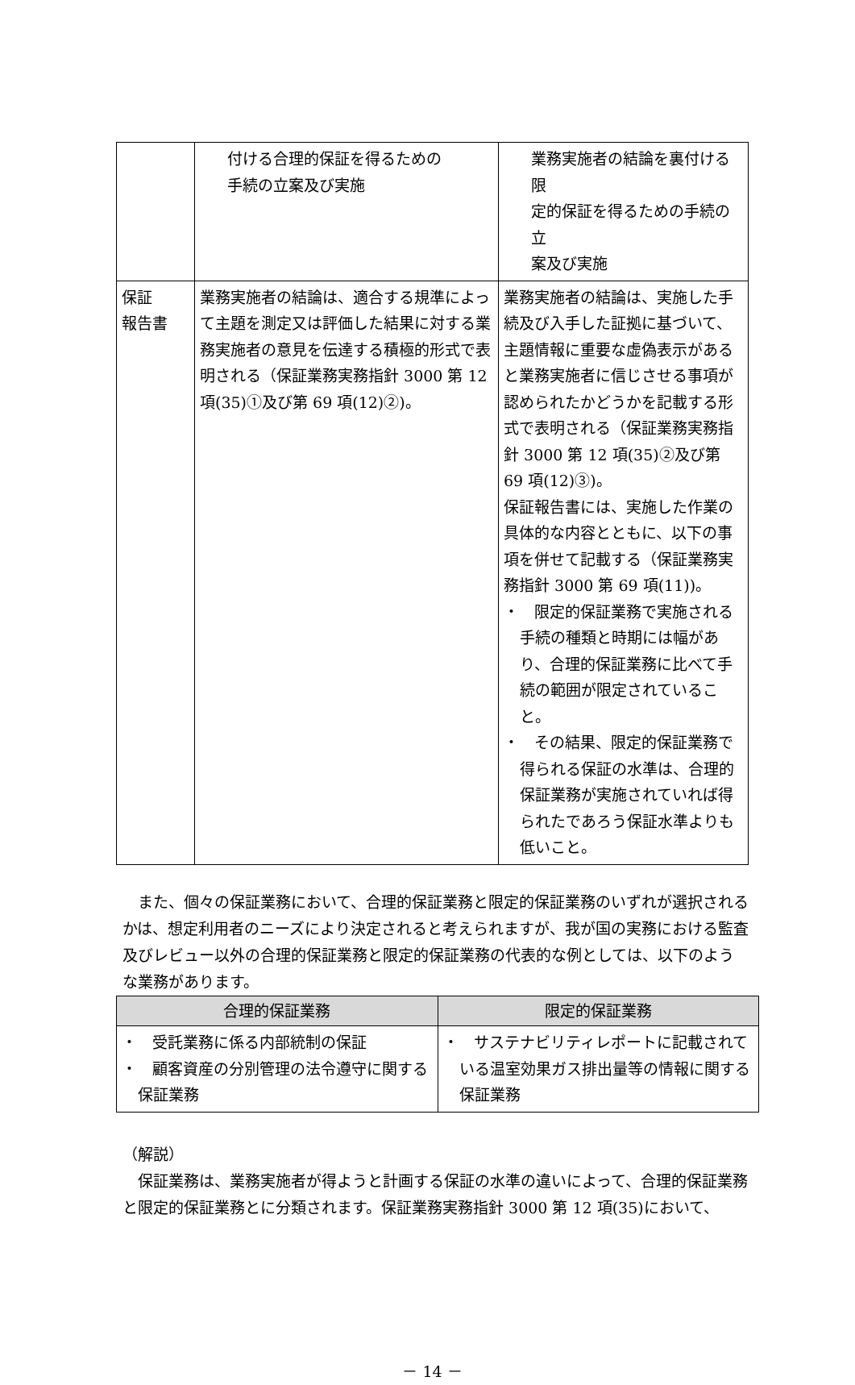| | 付ける合理的保証を得るための 手続の立案及び実施 | 業務実施者の結論を裏付ける限 定的保証を得るための手続の立 案及び実施 |
| 保証 報告書 | 業務実施者の結論は、適合する規準によって主題を測定又は評価した結果に対する業務実施者の意見を伝達する積極的形式で表明される（保証業務実務指針 3000 第 12 項(35)①及び第 69 項(12)②)。 | 業務実施者の結論は、実施した手続及び入手した証拠に基づいて、主題情報に重要な虚偽表示があると業務実施者に信じさせる事項が認められたかどうかを記載する形式で表明される（保証業務実務指針 3000 第 12 項(35)②及び第 69 項(12)③)。 保証報告書には、実施した作業の具体的な内容とともに、以下の事項を併せて記載する（保証業務実務指針 3000 第 69 項(11))。 ・ 限定的保証業務で実施される手続の種類と時期には幅があり、合理的保証業務に比べて手続の範囲が限定されていること。 ・ その結果、限定的保証業務で得られる保証の水準は、合理的保証業務が実施されていれば得られたであろう保証水準よりも低いこと。 |
また、個々の保証業務において、合理的保証業務と限定的保証業務のいずれが選択されるかは、想定利用者のニーズにより決定されると考えられますが、我が国の実務における監査及びレビュー以外の合理的保証業務と限定的保証業務の代表的な例としては、以下のような業務があります。
| 合理的保証業務 | 限定的保証業務 |
| --- | --- |
| ・ 受託業務に係る内部統制の保証 ・ 顧客資産の分別管理の法令遵守に関する保証業務 | ・ サステナビリティレポートに記載されている温室効果ガス排出量等の情報に関する保証業務 |
（解説）
保証業務は、業務実施者が得ようと計画する保証の水準の違いによって、合理的保証業務と限定的保証業務とに分類されます。保証業務実務指針 3000 第 12 項(35)において、
－ 14 －